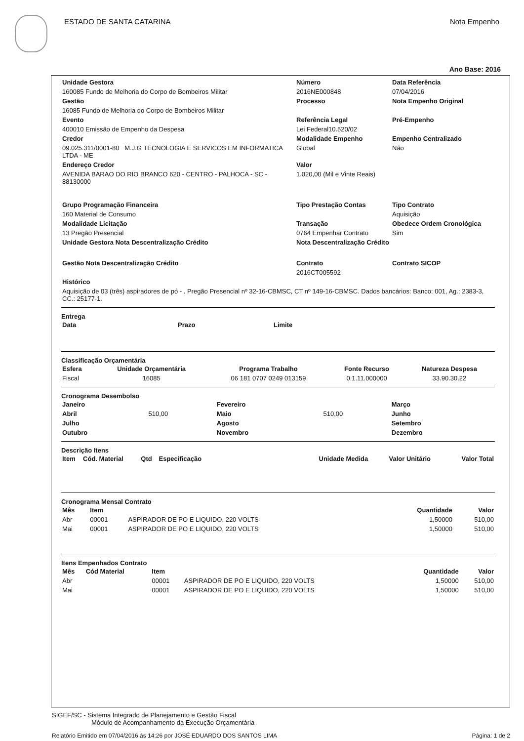ESTADO DE SANTA CATARINA Nota Empenho
Ano Base: 2016
| Unidade Gestora | Número | Data Referência |
| --- | --- | --- |
| 160085 Fundo de Melhoria do Corpo de Bombeiros Militar | 2016NE000848 | 07/04/2016 |
| Gestão | Processo | Nota Empenho Original |
| 16085 Fundo de Melhoria do Corpo de Bombeiros Militar | | |
| Evento | Referência Legal | Pré-Empenho |
| 400010 Emissão de Empenho da Despesa | Lei Federal10.520/02 | |
| Credor | Modalidade Empenho | Empenho Centralizado |
| 09.025.311/0001-80 M.J.G TECNOLOGIA E SERVICOS EM INFORMATICA LTDA - ME | Global | Não |
| Endereço Credor | Valor | |
| AVENIDA BARAO DO RIO BRANCO 620 - CENTRO - PALHOCA - SC - 88130000 | 1.020,00 (Mil e Vinte Reais) | |
| Grupo Programação Financeira | Tipo Prestação Contas | Tipo Contrato |
| 160 Material de Consumo | | Aquisição |
| Modalidade Licitação | Transação | Obedece Ordem Cronológica |
| 13 Pregão Presencial | 0764 Empenhar Contrato | Sim |
| Unidade Gestora Nota Descentralização Crédito | Nota Descentralização Crédito | |
| Gestão Nota Descentralização Crédito | Contrato | Contrato SICOP |
| | 2016CT005592 | |
| Histórico | | |
| Aquisição de 03 (três) aspiradores de pó - . Pregão Presencial nº 32-16-CBMSC, CT nº 149-16-CBMSC. Dados bancários: Banco: 001, Ag.: 2383-3, CC.: 25177-1. | | |
Entrega
| Data | Prazo | Limite |
| --- | --- | --- |
Classificação Orçamentária
| Esfera | Unidade Orçamentária | Programa Trabalho | Fonte Recurso | Natureza Despesa |
| --- | --- | --- | --- | --- |
| Fiscal | 16085 | 06 181 0707 0249 013159 | 0.1.11.000000 | 33.90.30.22 |
Cronograma Desembolso
| Janeiro | | Fevereiro | | Março |
| Abril | 510,00 | Maio | 510,00 | Junho |
| Julho | | Agosto | | Setembro |
| Outubro | | Novembro | | Dezembro |
Descrição Itens
| Item | Cód. Material | Qtd | Especificação | Unidade Medida | Valor Unitário | Valor Total |
| --- | --- | --- | --- | --- | --- | --- |
Cronograma Mensal Contrato
| Mês | Item | | Quantidade | Valor |
| --- | --- | --- | --- | --- |
| Abr | 00001 | ASPIRADOR DE PO E LIQUIDO, 220 VOLTS | 1,50000 | 510,00 |
| Mai | 00001 | ASPIRADOR DE PO E LIQUIDO, 220 VOLTS | 1,50000 | 510,00 |
Itens Empenhados Contrato
| Mês | Cód Material | Item | | Quantidade | Valor |
| --- | --- | --- | --- | --- | --- |
| Abr | | 00001 | ASPIRADOR DE PO E LIQUIDO, 220 VOLTS | 1,50000 | 510,00 |
| Mai | | 00001 | ASPIRADOR DE PO E LIQUIDO, 220 VOLTS | 1,50000 | 510,00 |
SIGEF/SC - Sistema Integrado de Planejamento e Gestão Fiscal
Módulo de Acompanhamento da Execução Orçamentária
Relatório Emitido em 07/04/2016 às 14:26 por JOSÉ EDUARDO DOS SANTOS LIMA Página: 1 de 2